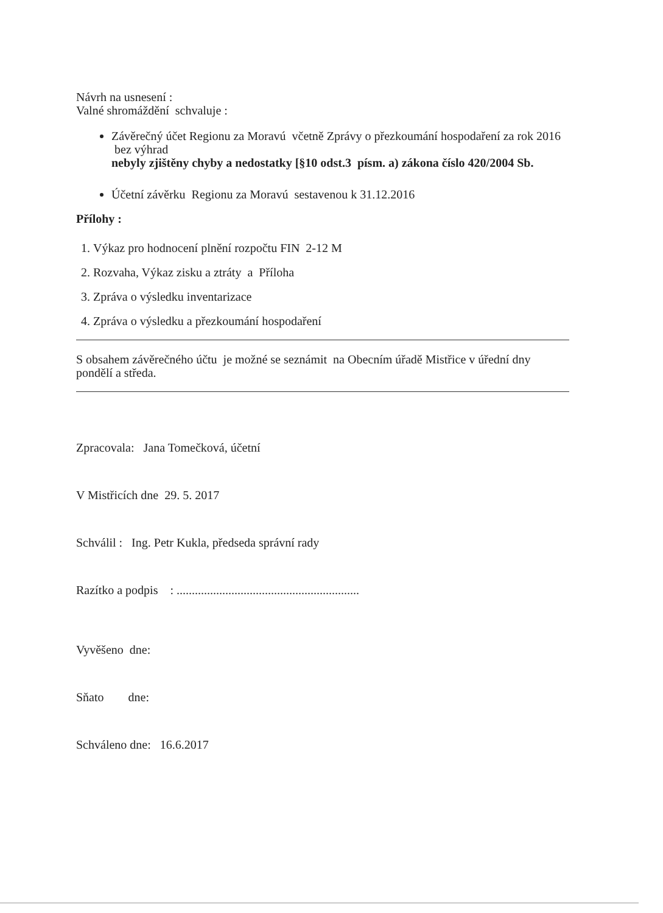Návrh na usnesení :
Valné shromáždění schvaluje :
Závěrečný účet Regionu za Moravú včetně Zprávy o přezkoumání hospodaření za rok 2016 bez výhrad
nebyly zjištěny chyby a nedostatky [§10 odst.3 písm. a) zákona číslo 420/2004 Sb.
Účetní závěrku Regionu za Moravú sestavenou k 31.12.2016
Přílohy :
1. Výkaz pro hodnocení plnění rozpočtu FIN 2-12 M
2. Rozvaha, Výkaz zisku a ztráty a Příloha
3. Zpráva o výsledku inventarizace
4. Zpráva o výsledku a přezkoumání hospodaření
S obsahem závěrečného účtu je možné se seznámit na Obecním úřadě Mistřice v úřední dny pondělí a středa.
Zpracovala: Jana Tomečková, účetní
V Mistřicích dne 29. 5. 2017
Schválil : Ing. Petr Kukla, předseda správní rady
Razítko a podpis : ............................................................
Vyvěšeno dne:
Sňato dne:
Schváleno dne: 16.6.2017